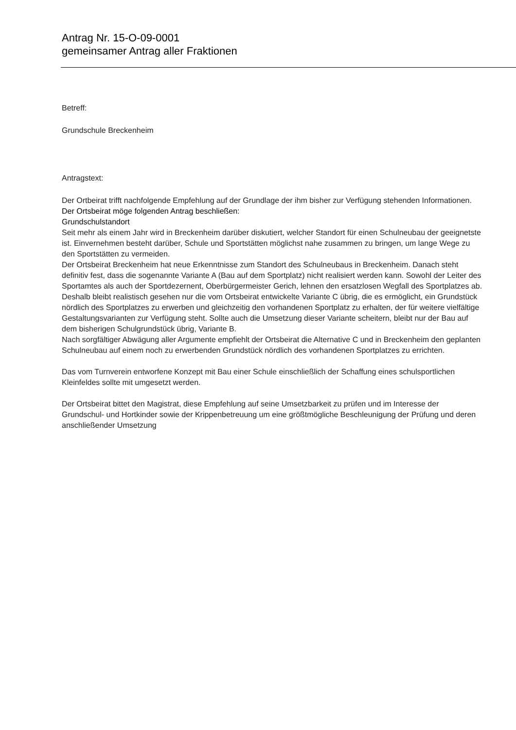Antrag Nr. 15-O-09-0001
gemeinsamer Antrag aller Fraktionen
Betreff:
Grundschule Breckenheim
Antragstext:
Der Ortbeirat trifft nachfolgende Empfehlung auf der Grundlage der ihm bisher zur Verfügung stehenden Informationen.
Der Ortsbeirat möge folgenden Antrag beschließen:
Grundschulstandort
Seit mehr als einem Jahr wird in Breckenheim darüber diskutiert, welcher Standort für einen Schulneubau der geeignetste ist. Einvernehmen besteht darüber, Schule und Sportstätten möglichst nahe zusammen zu bringen, um lange Wege zu den Sportstätten zu vermeiden.
Der Ortsbeirat Breckenheim hat neue Erkenntnisse zum Standort des Schulneubaus in Breckenheim. Danach steht definitiv fest, dass die sogenannte Variante A (Bau auf dem Sportplatz) nicht realisiert werden kann. Sowohl der Leiter des Sportamtes als auch der Sportdezernent, Oberbürgermeister Gerich, lehnen den ersatzlosen Wegfall des Sportplatzes ab. Deshalb bleibt realistisch gesehen nur die vom Ortsbeirat entwickelte Variante C übrig, die es ermöglicht, ein Grundstück nördlich des Sportplatzes zu erwerben und gleichzeitig den vorhandenen Sportplatz zu erhalten, der für weitere vielfältige Gestaltungsvarianten zur Verfügung steht. Sollte auch die Umsetzung dieser Variante scheitern, bleibt nur der Bau auf dem bisherigen Schulgrundstück übrig, Variante B.
Nach sorgfältiger Abwägung aller Argumente empfiehlt der Ortsbeirat die Alternative C und in Breckenheim den geplanten Schulneubau auf einem noch zu erwerbenden Grundstück nördlich des vorhandenen Sportplatzes zu errichten.
Das vom Turnverein entworfene Konzept mit Bau einer Schule einschließlich der Schaffung eines schulsportlichen Kleinfeldes sollte mit umgesetzt werden.
Der Ortsbeirat bittet den Magistrat, diese Empfehlung auf seine Umsetzbarkeit zu prüfen und im Interesse der Grundschul- und Hortkinder sowie der Krippenbetreuung um eine größtmögliche Beschleunigung der Prüfung und deren anschließender Umsetzung